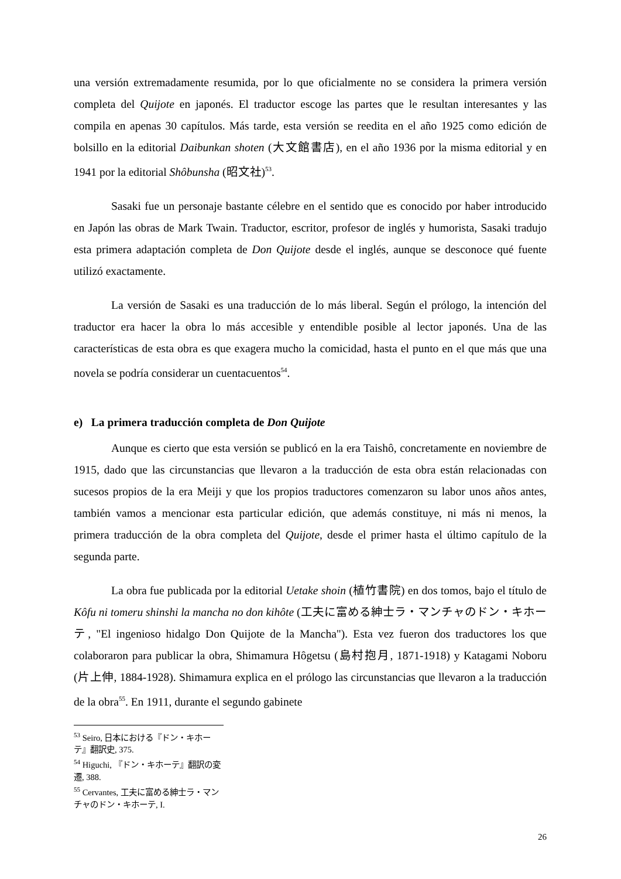una versión extremadamente resumida, por lo que oficialmente no se considera la primera versión completa del Quijote en japonés. El traductor escoge las partes que le resultan interesantes y las compila en apenas 30 capítulos. Más tarde, esta versión se reedita en el año 1925 como edición de bolsillo en la editorial Daibunkan shoten (大文館書店), en el año 1936 por la misma editorial y en 1941 por la editorial Shôbunsha (昭文社)<sup>53</sup>.
Sasaki fue un personaje bastante célebre en el sentido que es conocido por haber introducido en Japón las obras de Mark Twain. Traductor, escritor, profesor de inglés y humorista, Sasaki tradujo esta primera adaptación completa de Don Quijote desde el inglés, aunque se desconoce qué fuente utilizó exactamente.
La versión de Sasaki es una traducción de lo más liberal. Según el prólogo, la intención del traductor era hacer la obra lo más accesible y entendible posible al lector japonés. Una de las características de esta obra es que exagera mucho la comicidad, hasta el punto en el que más que una novela se podría considerar un cuentacuentos<sup>54</sup>.
e) La primera traducción completa de Don Quijote
Aunque es cierto que esta versión se publicó en la era Taishô, concretamente en noviembre de 1915, dado que las circunstancias que llevaron a la traducción de esta obra están relacionadas con sucesos propios de la era Meiji y que los propios traductores comenzaron su labor unos años antes, también vamos a mencionar esta particular edición, que además constituye, ni más ni menos, la primera traducción de la obra completa del Quijote, desde el primer hasta el último capítulo de la segunda parte.
La obra fue publicada por la editorial Uetake shoin (植竹書院) en dos tomos, bajo el título de Kôfu ni tomeru shinshi la mancha no don kihôte (工夫に富める紳士ラ・マンチャのドン・キホーテ, "El ingenioso hidalgo Don Quijote de la Mancha"). Esta vez fueron dos traductores los que colaboraron para publicar la obra, Shimamura Hôgetsu (島村抱月, 1871-1918) y Katagami Noboru (片上伸, 1884-1928). Shimamura explica en el prólogo las circunstancias que llevaron a la traducción de la obra<sup>55</sup>. En 1911, durante el segundo gabinete
<sup>53</sup> Seiro, 日本における『ドン・キホーテ』翻訳史, 375.
<sup>54</sup> Higuchi, 『ドン・キホーテ』翻訳の変遷, 388.
<sup>55</sup> Cervantes, 工夫に富める紳士ラ・マンチャのドン・キホーテ, I.
26